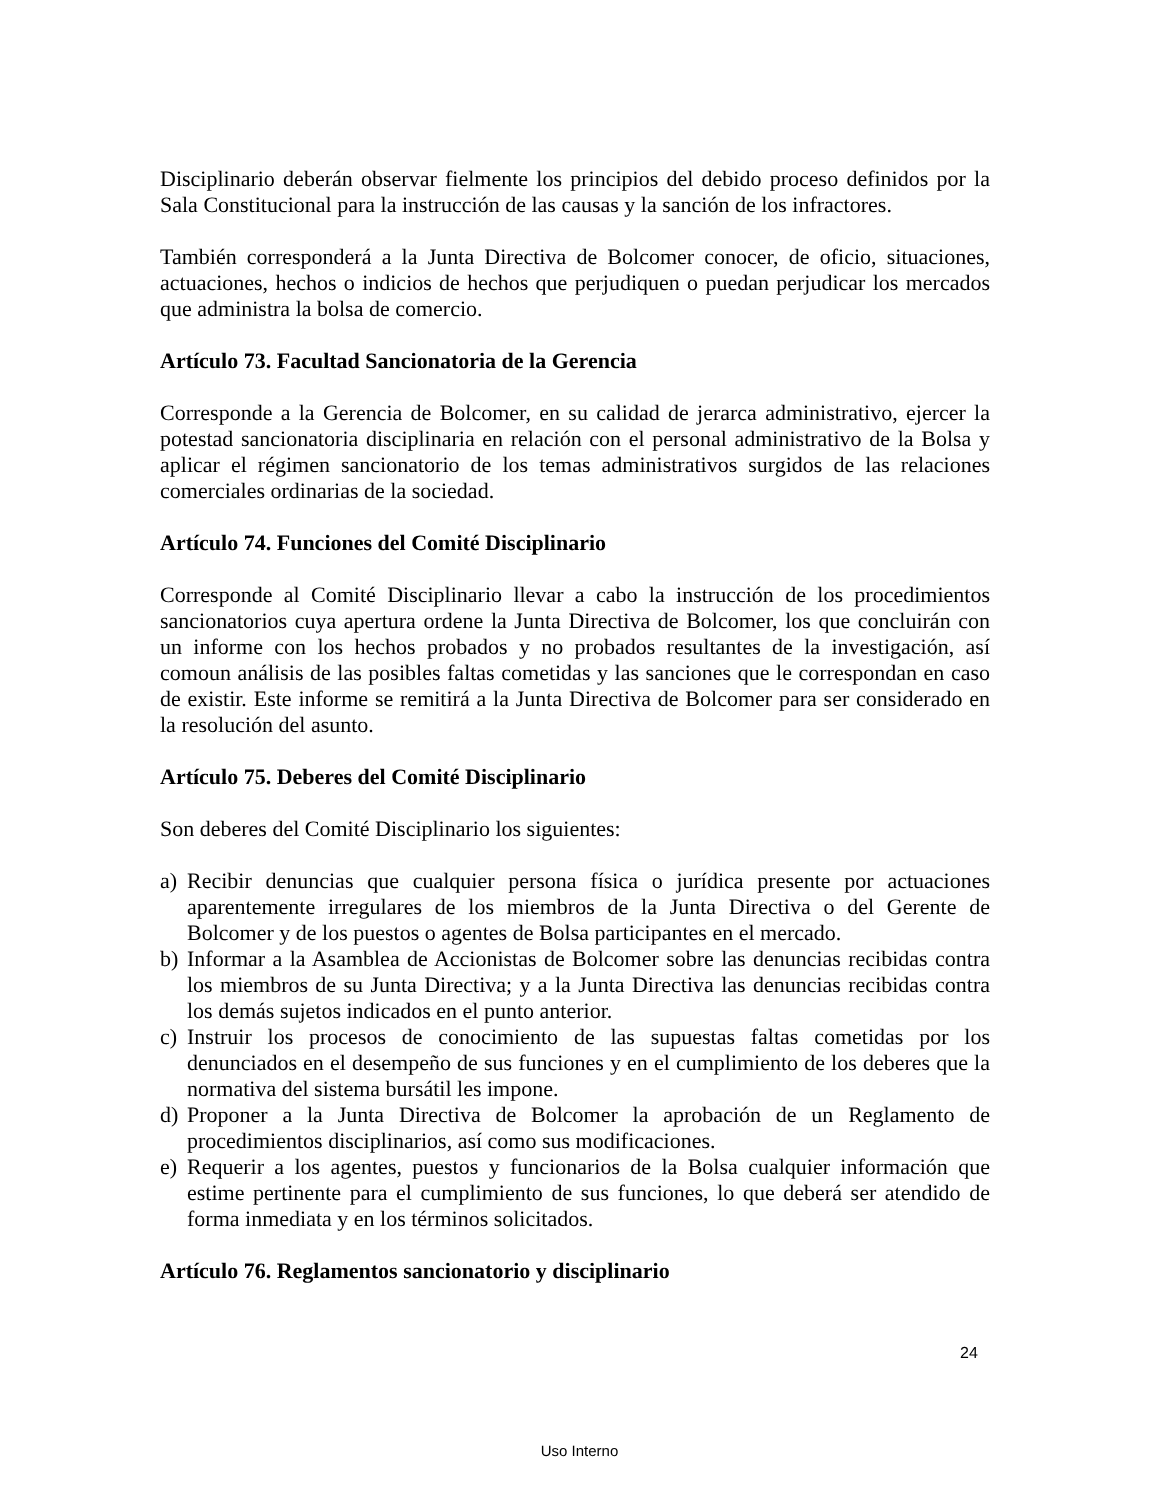Disciplinario deberán observar fielmente los principios del debido proceso definidos por la Sala Constitucional para la instrucción de las causas y la sanción de los infractores.
También corresponderá a la Junta Directiva de Bolcomer conocer, de oficio, situaciones, actuaciones, hechos o indicios de hechos que perjudiquen o puedan perjudicar los mercados que administra la bolsa de comercio.
Artículo 73. Facultad Sancionatoria de la Gerencia
Corresponde a la Gerencia de Bolcomer, en su calidad de jerarca administrativo, ejercer la potestad sancionatoria disciplinaria en relación con el personal administrativo de la Bolsa y aplicar el régimen sancionatorio de los temas administrativos surgidos de las relaciones comerciales ordinarias de la sociedad.
Artículo 74. Funciones del Comité Disciplinario
Corresponde al Comité Disciplinario llevar a cabo la instrucción de los procedimientos sancionatorios cuya apertura ordene la Junta Directiva de Bolcomer, los que concluirán con un informe con los hechos probados y no probados resultantes de la investigación, así comoun análisis de las posibles faltas cometidas y las sanciones que le correspondan en caso de existir. Este informe se remitirá a la Junta Directiva de Bolcomer para ser considerado en la resolución del asunto.
Artículo 75. Deberes del Comité Disciplinario
Son deberes del Comité Disciplinario los siguientes:
a) Recibir denuncias que cualquier persona física o jurídica presente por actuaciones aparentemente irregulares de los miembros de la Junta Directiva o del Gerente de Bolcomer y de los puestos o agentes de Bolsa participantes en el mercado.
b) Informar a la Asamblea de Accionistas de Bolcomer sobre las denuncias recibidas contra los miembros de su Junta Directiva; y a la Junta Directiva las denuncias recibidas contra los demás sujetos indicados en el punto anterior.
c) Instruir los procesos de conocimiento de las supuestas faltas cometidas por los denunciados en el desempeño de sus funciones y en el cumplimiento de los deberes que la normativa del sistema bursátil les impone.
d) Proponer a la Junta Directiva de Bolcomer la aprobación de un Reglamento de procedimientos disciplinarios, así como sus modificaciones.
e) Requerir a los agentes, puestos y funcionarios de la Bolsa cualquier información que estime pertinente para el cumplimiento de sus funciones, lo que deberá ser atendido de forma inmediata y en los términos solicitados.
Artículo 76. Reglamentos sancionatorio y disciplinario
24
Uso Interno